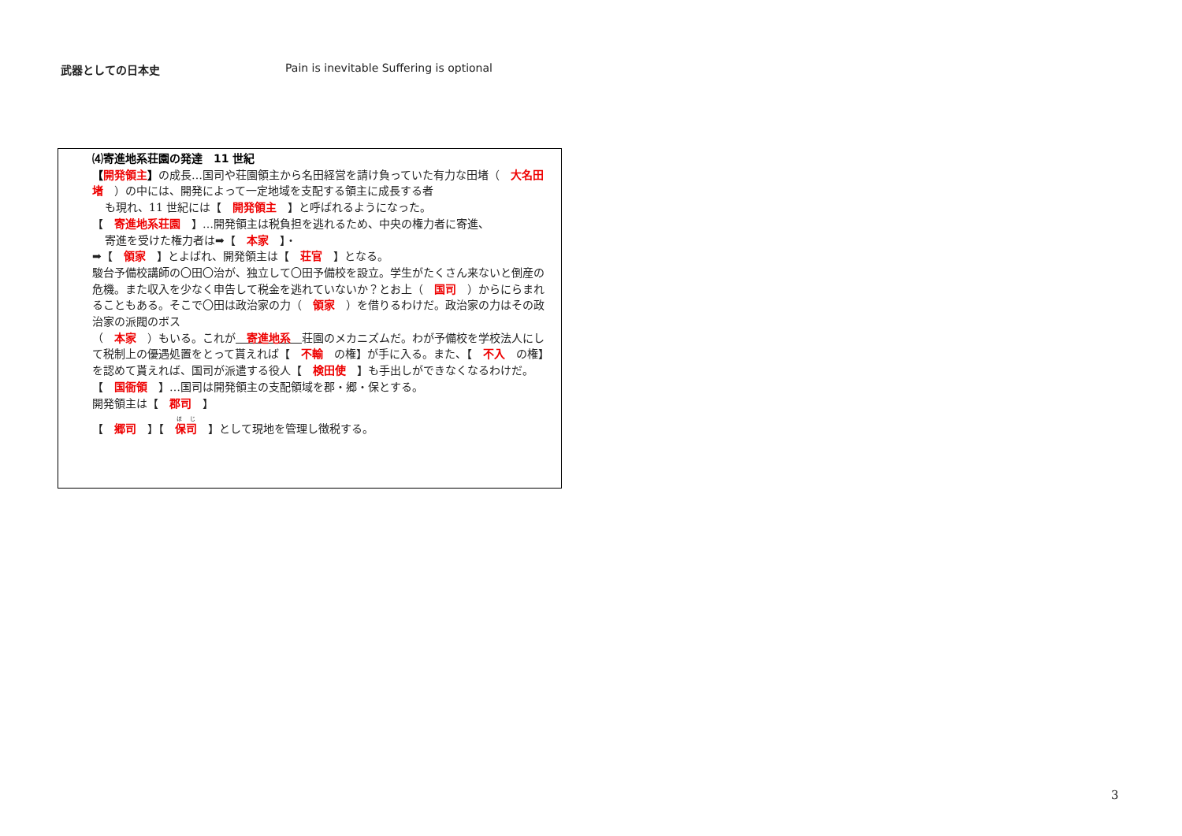武器としての日本史 Pain is inevitable Suffering is optional
⑷寄進地系荘園の発達　11 世紀
【開発領主】の成長…国司や荘園領主から名田経営を請け負っていた有力な田堵（　大名田堵　）の中には、開発によって一定地域を支配する領主に成長する者
も現れ、11 世紀には【　開発領主　】と呼ばれるようになった。
【　寄進地系荘園　】…開発領主は税負担を逃れるため、中央の権力者に寄進、
寄進を受けた権力者は➡【　本家　】・
➡【　領家　】とよばれ、開発領主は【　荘官　】となる。
駿台予備校講師の〇田〇治が、独立して〇田予備校を設立。学生がたくさん来ないと倒産の危機。また収入を少なく申告して税金を逃れていないか？とお上（　国司　）からにらまれることもある。そこで〇田は政治家の力（　領家　）を借りるわけだ。政治家の力はその政治家の派閥のボス
（　本家　）もいる。これが　寄進地系　荘園のメカニズムだ。わが予備校を学校法人にして税制上の優遇処置をとって貰えれば【　不輸　の権】が手に入る。また、【　不入　の権】を認めて貰えれば、国司が派遣する役人【　検田使　】も手出しができなくなるわけだ。
【　国衙領　】…国司は開発領主の支配領域を郡・郷・保とする。
開発領主は【　郡司　】
【　郷司　】【　保司 　】として現地を管理し徴税する。
3